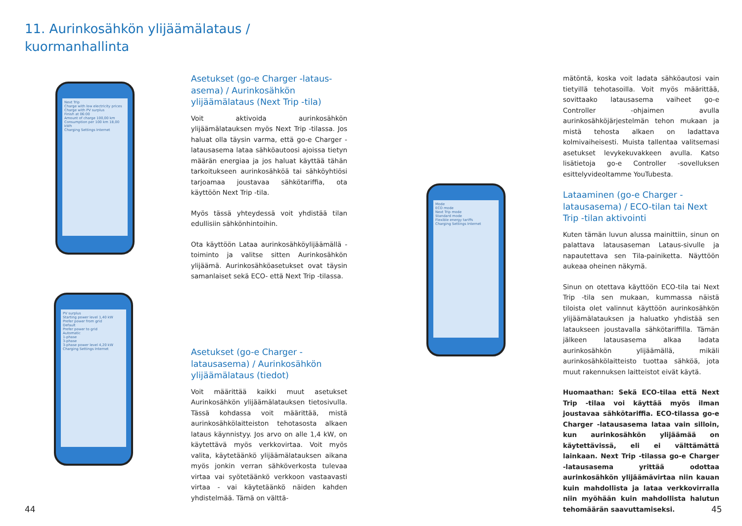11. Aurinkosähkön ylijäämälataus /
kuormanhallinta
Next Trip
Charge with low electricity prices
Charge with PV surplus
Finish at 06:00
Amount of charge 100,00 km
Consumption per 100 km 18,00 kWh
Charging Settings Internet
PV surplus
Starting power level 1,40 kW
Prefer power from grid
Default
Prefer power to grid
Automatic
1-phase
3-phase
3-phase power level 4,20 kW
Charging Settings Internet
Mode
ECO mode
Next Trip mode
Standard mode
Flexible energy tariffs
Charging Settings Internet
Asetukset (go-e Charger -lataus-asema) / Aurinkosähkön ylijäämälataus (Next Trip -tila)
Voit aktivoida aurinkosähkön ylijäämälatauksen myös Next Trip -tilassa. Jos haluat olla täysin varma, että go-e Charger -latausasema lataa sähköautoosi ajoissa tietyn määrän energiaa ja jos haluat käyttää tähän tarkoitukseen aurinkosähköä tai sähköyhtiösi tarjoamaa joustavaa sähkötariffia, ota käyttöön Next Trip -tila.
Myös tässä yhteydessä voit yhdistää tilan edullisiin sähkönhintoihin.
Ota käyttöön Lataa aurinkosähköylijäämällä -toiminto ja valitse sitten Aurinkosähkön ylijäämä. Aurinkosähköasetukset ovat täysin samanlaiset sekä ECO- että Next Trip -tilassa.
Asetukset (go-e Charger -latausasema) / Aurinkosähkön ylijäämälataus (tiedot)
Voit määrittää kaikki muut asetukset Aurinkosähkön ylijäämälatauksen tietosivulla. Tässä kohdassa voit määrittää, mistä aurinkosähkölaitteiston tehotasosta alkaen lataus käynnistyy. Jos arvo on alle 1,4 kW, on käytettävä myös verkkovirtaa. Voit myös valita, käytetäänkö ylijäämälatauksen aikana myös jonkin verran sähköverkosta tulevaa virtaa vai syötetäänkö verkkoon vastaavasti virtaa - vai käytetäänkö näiden kahden yhdistelmää. Tämä on välttä-
mätöntä, koska voit ladata sähköautosi vain tietyillä tehotasoilla. Voit myös määrittää, sovittaako latausasema vaiheet go-e Controller -ohjaimen avulla aurinkosähköjärjestelmän tehon mukaan ja mistä tehosta alkaen on ladattava kolmivaiheisesti. Muista tallentaa valitsemasi asetukset levykekuvakkeen avulla. Katso lisätietoja go-e Controller -sovelluksen esittelyvideoltamme YouTubesta.
Lataaminen (go-e Charger -latausasema) / ECO-tilan tai Next Trip -tilan aktivointi
Kuten tämän luvun alussa mainittiin, sinun on palattava latausaseman Lataus-sivulle ja napautettava sen Tila-painiketta. Näyttöön aukeaa oheinen näkymä.
Sinun on otettava käyttöön ECO-tila tai Next Trip -tila sen mukaan, kummassa näistä tiloista olet valinnut käyttöön aurinkosähkön ylijäämälatauksen ja haluatko yhdistää sen lataukseen joustavalla sähkötariffilla. Tämän jälkeen latausasema alkaa ladata aurinkosähkön ylijäämällä, mikäli aurinkosähkölaitteisto tuottaa sähköä, jota muut rakennuksen laitteistot eivät käytä.
Huomaathan: Sekä ECO-tilaa että Next Trip -tilaa voi käyttää myös ilman joustavaa sähkötariffia. ECO-tilassa go-e Charger -latausasema lataa vain silloin, kun aurinkosähkön ylijäämää on käytettävissä, eli ei välttämättä lainkaan. Next Trip -tilassa go-e Charger -latausasema yrittää odottaa aurinkosähkön ylijäämävirtaa niin kauan kuin mahdollista ja lataa verkkovirralla niin myöhään kuin mahdollista halutun tehomäärän saavuttamiseksi.
44 45